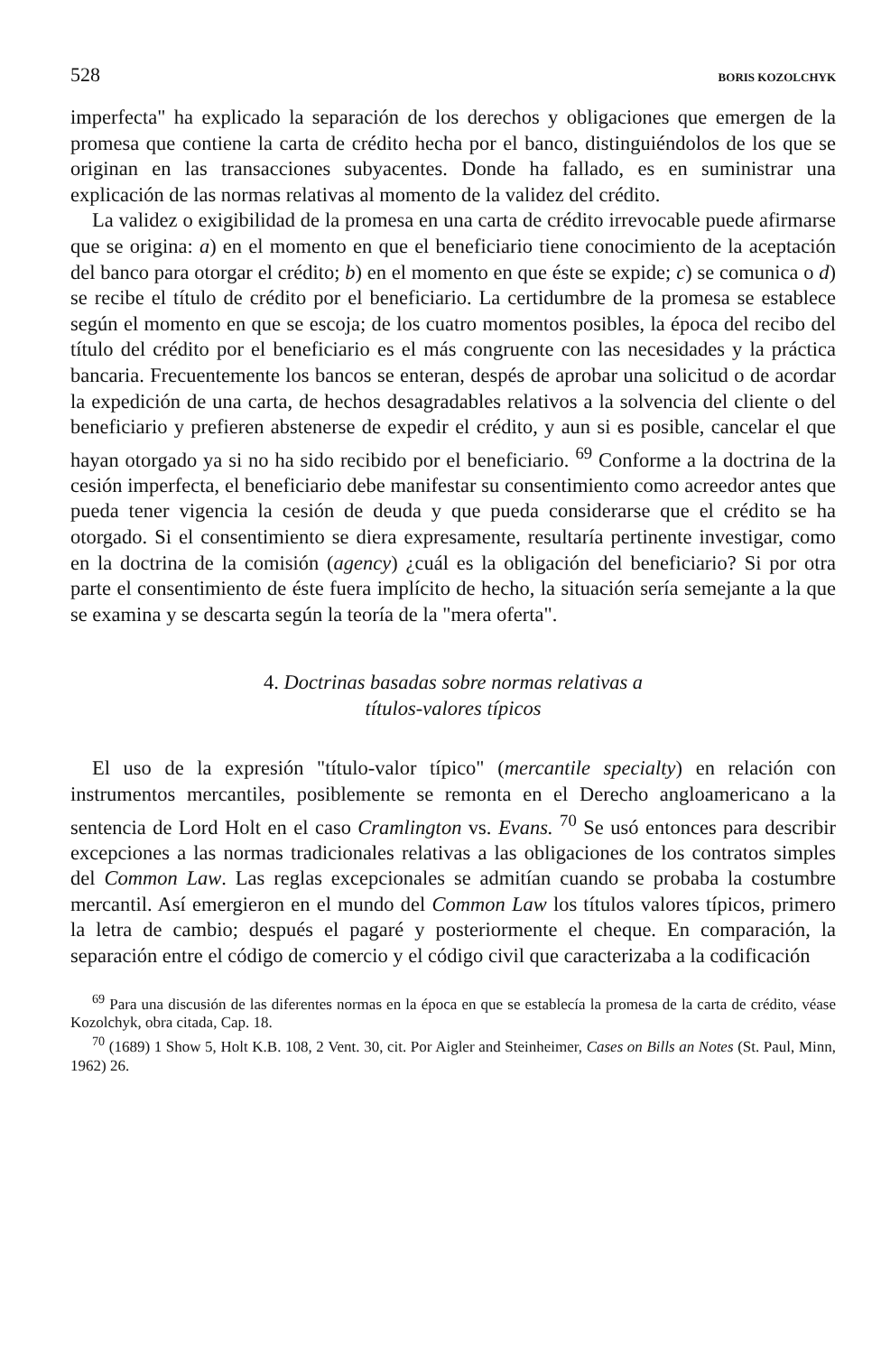528 BORIS KOZOLCHYK
imperfecta" ha explicado la separación de los derechos y obligaciones que emergen de la promesa que contiene la carta de crédito hecha por el banco, distinguiéndolos de los que se originan en las transacciones subyacentes. Donde ha fallado, es en suministrar una explicación de las normas relativas al momento de la validez del crédito.
La validez o exigibilidad de la promesa en una carta de crédito irrevocable puede afirmarse que se origina: a) en el momento en que el beneficiario tiene conocimiento de la aceptación del banco para otorgar el crédito; b) en el momento en que éste se expide; c) se comunica o d) se recibe el título de crédito por el beneficiario. La certidumbre de la promesa se establece según el momento en que se escoja; de los cuatro momentos posibles, la época del recibo del título del crédito por el beneficiario es el más congruente con las necesidades y la práctica bancaria. Frecuentemente los bancos se enteran, despés de aprobar una solicitud o de acordar la expedición de una carta, de hechos desagradables relativos a la solvencia del cliente o del beneficiario y prefieren abstenerse de expedir el crédito, y aun si es posible, cancelar el que hayan otorgado ya si no ha sido recibido por el beneficiario. <sup>69</sup> Conforme a la doctrina de la cesión imperfecta, el beneficiario debe manifestar su consentimiento como acreedor antes que pueda tener vigencia la cesión de deuda y que pueda considerarse que el crédito se ha otorgado. Si el consentimiento se diera expresamente, resultaría pertinente investigar, como en la doctrina de la comisión (agency) ¿cuál es la obligación del beneficiario? Si por otra parte el consentimiento de éste fuera implícito de hecho, la situación sería semejante a la que se examina y se descarta según la teoría de la "mera oferta".
4. Doctrinas basadas sobre normas relativas a
títulos-valores típicos
El uso de la expresión "título-valor típico" (mercantile specialty) en relación con instrumentos mercantiles, posiblemente se remonta en el Derecho angloamericano a la sentencia de Lord Holt en el caso Cramlington vs. Evans. <sup>70</sup> Se usó entonces para describir excepciones a las normas tradicionales relativas a las obligaciones de los contratos simples del Common Law. Las reglas excepcionales se admitían cuando se probaba la costumbre mercantil. Así emergieron en el mundo del Common Law los títulos valores típicos, primero la letra de cambio; después el pagaré y posteriormente el cheque. En comparación, la separación entre el código de comercio y el código civil que caracterizaba a la codificación
<sup>69</sup> Para una discusión de las diferentes normas en la época en que se establecía la promesa de la carta de crédito, véase Kozolchyk, obra citada, Cap. 18.
<sup>70</sup> (1689) 1 Show 5, Holt K.B. 108, 2 Vent. 30, cit. Por Aigler and Steinheimer, Cases on Bills an Notes (St. Paul, Minn, 1962) 26.